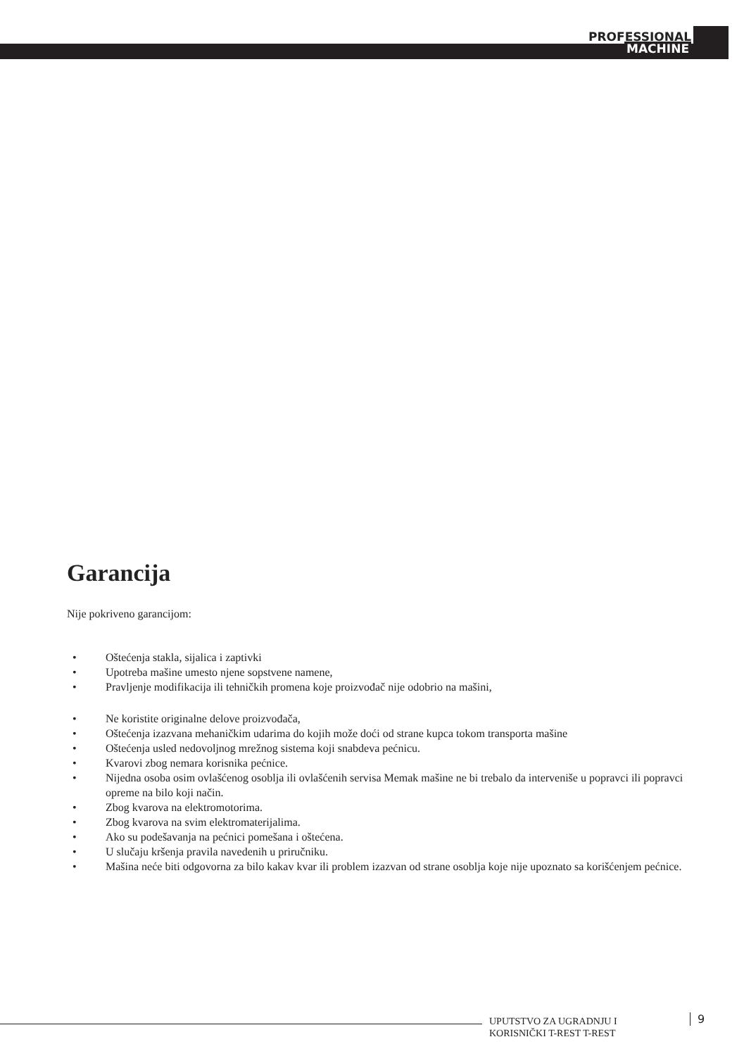PROFESSIONAL
MACHINE
Garancija
Nije pokriveno garancijom:
• Oštećenja stakla, sijalica i zaptivki
• Upotreba mašine umesto njene sopstvene namene,
• Pravljenje modifikacija ili tehničkih promena koje proizvođač nije odobrio na mašini,
• Ne koristite originalne delove proizvođača,
• Oštećenja izazvana mehaničkim udarima do kojih može doći od strane kupca tokom transporta mašine
• Oštećenja usled nedovoljnog mrežnog sistema koji snabdeva pećnicu.
• Kvarovi zbog nemara korisnika pećnice.
• Nijedna osoba osim ovlašćenog osoblja ili ovlašćenih servisa Memak mašine ne bi trebalo da interveniše u popravci ili popravci opreme na bilo koji način.
• Zbog kvarova na elektromotorima.
• Zbog kvarova na svim elektromaterijalima.
• Ako su podešavanja na pećnici pomešana i oštećena.
• U slučaju kršenja pravila navedenih u priručniku.
• Mašina neće biti odgovorna za bilo kakav kvar ili problem izazvan od strane osoblja koje nije upoznato sa korišćenjem pećnice.
UPUTSTVO ZA UGRADNJU I
KORISNIČKI T-REST T-REST
9